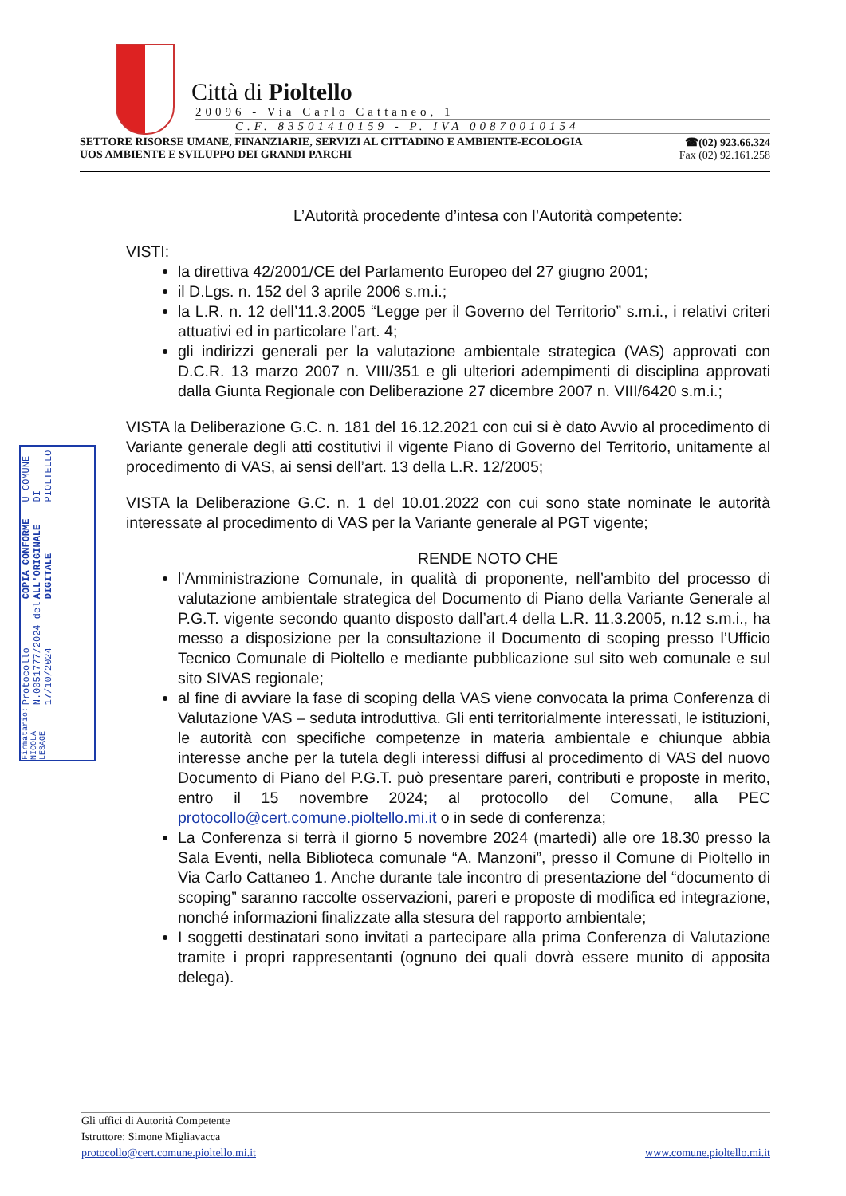Città di Pioltello
20096 - Via Carlo Cattaneo, 1
C.F. 83501410159 - P. IVA 00870010154
SETTORE RISORSE UMANE, FINANZIARIE, SERVIZI AL CITTADINO E AMBIENTE-ECOLOGIA
UOS AMBIENTE E SVILUPPO DEI GRANDI PARCHI
☎(02) 923.66.324
Fax (02) 92.161.258
U COMUNE DI PIOLTELLO
COPIA CONFORME ALL'ORIGINALE DIGITALE
Protocollo N.0051777/2024 del 17/10/2024
Firmatario: NICOLA LESAGE
L’Autorità procedente d’intesa con l’Autorità competente:
VISTI:
la direttiva 42/2001/CE del Parlamento Europeo del 27 giugno 2001;
il D.Lgs. n. 152 del 3 aprile 2006 s.m.i.;
la L.R. n. 12 dell’11.3.2005 “Legge per il Governo del Territorio” s.m.i., i relativi criteri attuativi ed in particolare l’art. 4;
gli indirizzi generali per la valutazione ambientale strategica (VAS) approvati con D.C.R. 13 marzo 2007 n. VIII/351 e gli ulteriori adempimenti di disciplina approvati dalla Giunta Regionale con Deliberazione 27 dicembre 2007 n. VIII/6420 s.m.i.;
VISTA la Deliberazione G.C. n. 181 del 16.12.2021 con cui si è dato Avvio al procedimento di Variante generale degli atti costitutivi il vigente Piano di Governo del Territorio, unitamente al procedimento di VAS, ai sensi dell’art. 13 della L.R. 12/2005;
VISTA la Deliberazione G.C. n. 1 del 10.01.2022 con cui sono state nominate le autorità interessate al procedimento di VAS per la Variante generale al PGT vigente;
RENDE NOTO CHE
l’Amministrazione Comunale, in qualità di proponente, nell’ambito del processo di valutazione ambientale strategica del Documento di Piano della Variante Generale al P.G.T. vigente secondo quanto disposto dall’art.4 della L.R. 11.3.2005, n.12 s.m.i., ha messo a disposizione per la consultazione il Documento di scoping presso l’Ufficio Tecnico Comunale di Pioltello e mediante pubblicazione sul sito web comunale e sul sito SIVAS regionale;
al fine di avviare la fase di scoping della VAS viene convocata la prima Conferenza di Valutazione VAS – seduta introduttiva. Gli enti territorialmente interessati, le istituzioni, le autorità con specifiche competenze in materia ambientale e chiunque abbia interesse anche per la tutela degli interessi diffusi al procedimento di VAS del nuovo Documento di Piano del P.G.T. può presentare pareri, contributi e proposte in merito, entro il 15 novembre 2024; al protocollo del Comune, alla PEC protocollo@cert.comune.pioltello.mi.it o in sede di conferenza;
La Conferenza si terrà il giorno 5 novembre 2024 (martedì) alle ore 18.30 presso la Sala Eventi, nella Biblioteca comunale “A. Manzoni”, presso il Comune di Pioltello in Via Carlo Cattaneo 1. Anche durante tale incontro di presentazione del “documento di scoping” saranno raccolte osservazioni, pareri e proposte di modifica ed integrazione, nonché informazioni finalizzate alla stesura del rapporto ambientale;
I soggetti destinatari sono invitati a partecipare alla prima Conferenza di Valutazione tramite i propri rappresentanti (ognuno dei quali dovrà essere munito di apposita delega).
Gli uffici di Autorità Competente
Istruttore: Simone Migliavacca
protocollo@cert.comune.pioltello.mi.it www.comune.pioltello.mi.it